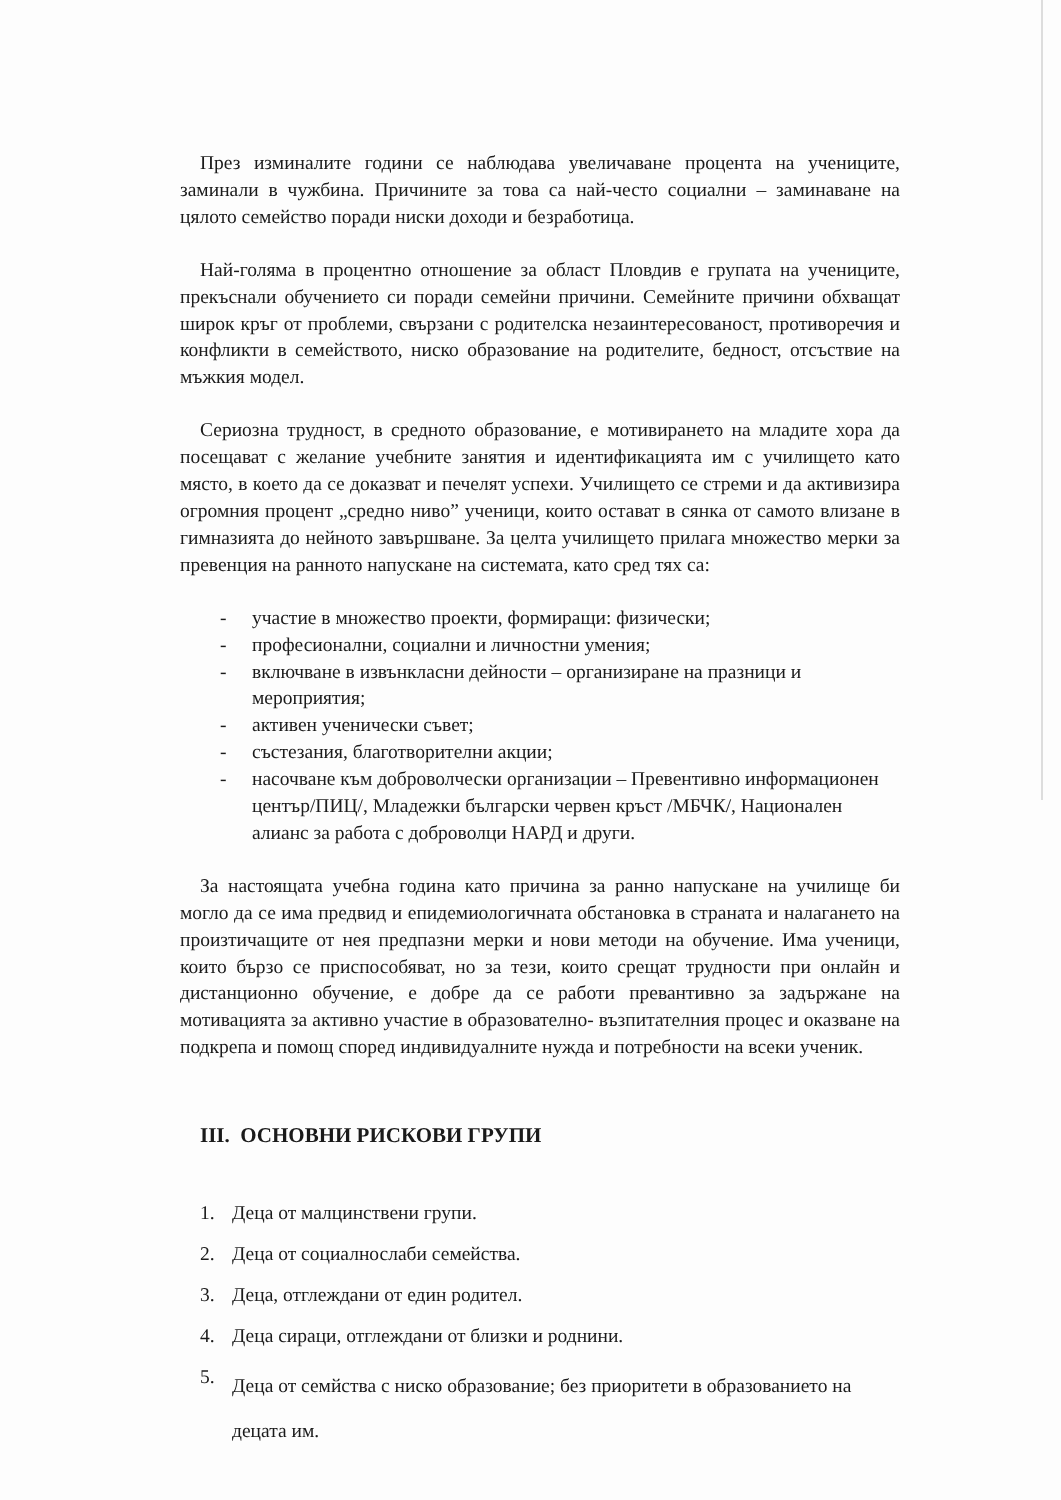През изминалите години се наблюдава увеличаване процента на учениците, заминали в чужбина. Причините за това са най-често социални – заминаване на цялото семейство поради ниски доходи и безработица.
Най-голяма в процентно отношение за област Пловдив е групата на учениците, прекъснали обучението си поради семейни причини. Семейните причини обхващат широк кръг от проблеми, свързани с родителска незаинтересованост, противоречия и конфликти в семейството, ниско образование на родителите, бедност, отсъствие на мъжкия модел.
Сериозна трудност, в средното образование, е мотивирането на младите хора да посещават с желание учебните занятия и идентификацията им с училището като място, в което да се доказват и печелят успехи. Училището се стреми и да активизира огромния процент „средно ниво” ученици, които остават в сянка от самото влизане в гимназията до нейното завършване. За целта училището прилага множество мерки за превенция на ранното напускане на системата, като сред тях са:
- участие в множество проекти, формиращи: физически;
- професионални, социални и личностни умения;
- включване в извънкласни дейности – организиране на празници и мероприятия;
- активен ученически съвет;
- състезания, благотворителни акции;
- насочване към доброволчески организации – Превентивно информационен център/ПИЦ/, Младежки български червен кръст /МБЧК/, Национален алианс за работа с доброволци НАРД и други.
За настоящата учебна година като причина за ранно напускане на училище би могло да се има предвид и епидемиологичната обстановка в страната и налагането на произтичащите от нея предпазни мерки и нови методи на обучение. Има ученици, които бързо се приспособяват, но за тези, които срещат трудности при онлайн и дистанционно обучение, е добре да се работи превантивно за задържане на мотивацията за активно участие в образователно- възпитателния процес и оказване на подкрепа и помощ според индивидуалните нужда и потребности на всеки ученик.
III. ОСНОВНИ РИСКОВИ ГРУПИ
1. Деца от малцинствени групи.
2. Деца от социалнослаби семейства.
3. Деца, отглеждани от един родител.
4. Деца сираци, отглеждани от близки и роднини.
5. Деца от семйства с ниско образование; без приоритети в образованието на децата им.